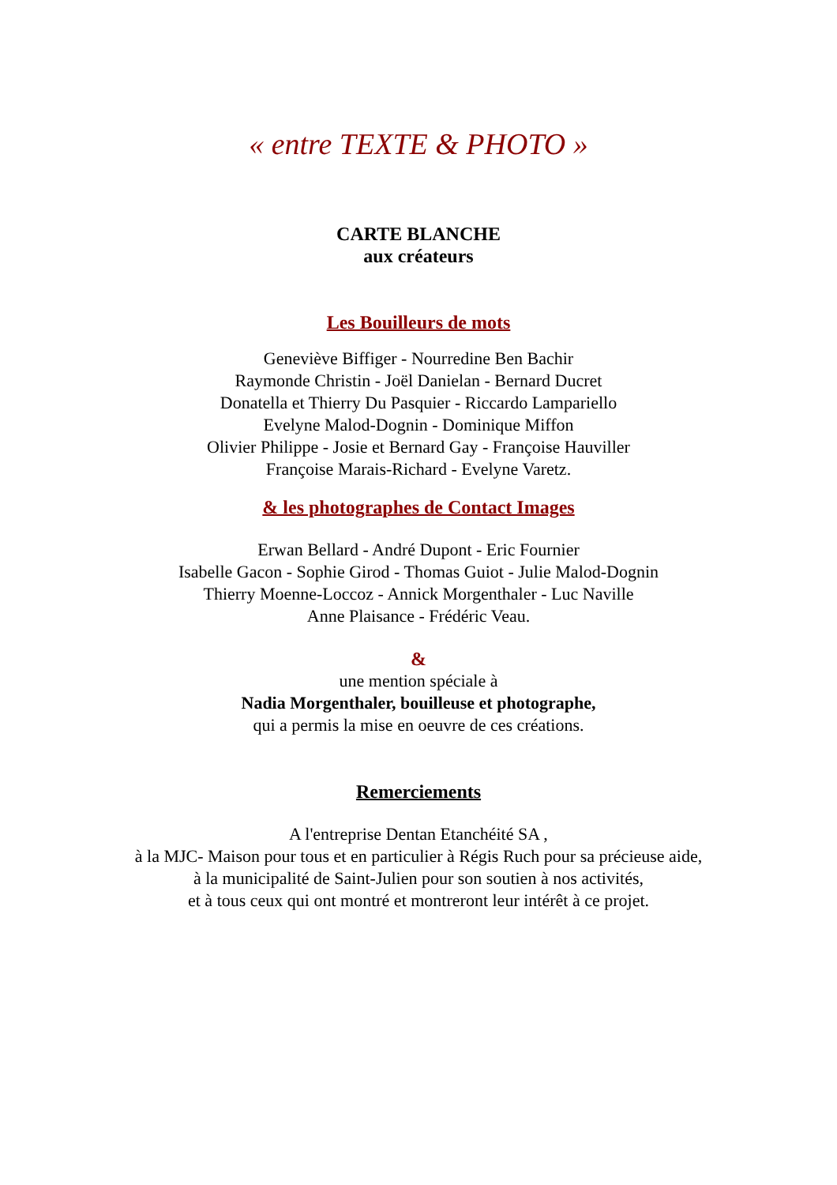« entre TEXTE & PHOTO »
CARTE BLANCHE
aux créateurs
Les Bouilleurs de mots
Geneviève Biffiger - Nourredine Ben Bachir
Raymonde Christin - Joël Danielan - Bernard Ducret
Donatella et Thierry Du Pasquier - Riccardo Lampariello
Evelyne Malod-Dognin - Dominique Miffon
Olivier Philippe - Josie et Bernard Gay - Françoise Hauviller
Françoise Marais-Richard - Evelyne Varetz.
& les photographes de Contact Images
Erwan Bellard - André Dupont - Eric Fournier
Isabelle Gacon - Sophie Girod - Thomas Guiot - Julie Malod-Dognin
Thierry Moenne-Loccoz - Annick Morgenthaler - Luc Naville
Anne Plaisance - Frédéric Veau.
&
une mention spéciale à
Nadia Morgenthaler, bouilleuse et photographe,
qui a permis la mise en oeuvre de ces créations.
Remerciements
A l'entreprise Dentan Etanchéité SA ,
à la MJC- Maison pour tous et en particulier à Régis Ruch pour sa précieuse aide,
à la municipalité de Saint-Julien pour son soutien à nos activités,
et à tous ceux qui ont montré et montreront leur intérêt à ce projet.